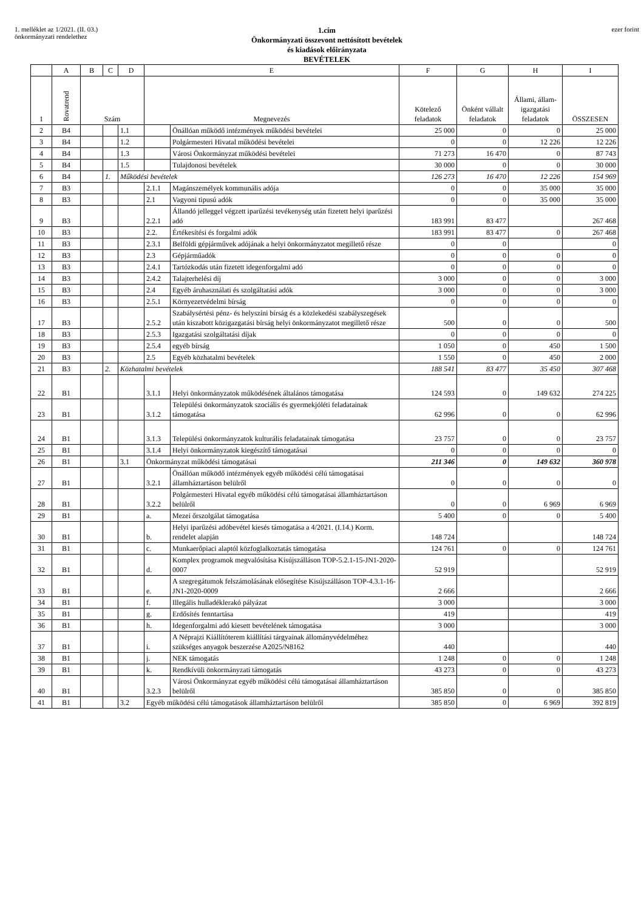1. melléklet az 1/2021. (II. 03.)
önkormányzati rendelethez
1.cím
Önkormányzati összevont nettósított bevételek
és kiadások előirányzata
BEVÉTELEK
ezer forint
| | A | B | C | D | E | | F | G | H | I |
| --- | --- | --- | --- | --- | --- | --- | --- | --- | --- | --- |
| 1 | Rovatrend | Szám | | | Megnevezés | | Kötelező feladatok | Önként vállalt feladatok | Állami, állam-igazgatási feladatok | ÖSSZESEN |
| 2 | B4 | | | 1.1 | | Önállóan működő intézmények működési bevételei | 25 000 | 0 | 0 | 25 000 |
| 3 | B4 | | | 1.2 | | Polgármesteri Hivatal működési bevételei | 0 | 0 | 12 226 | 12 226 |
| 4 | B4 | | | 1.3 | | Városi Önkormányzat működési bevételei | 71 273 | 16 470 | 0 | 87 743 |
| 5 | B4 | | | 1.5 | | Tulajdonosi bevételek | 30 000 | 0 | 0 | 30 000 |
| 6 | B4 | | 1. | Működési bevételek | | | 126 273 | 16 470 | 12 226 | 154 969 |
| 7 | B3 | | | | 2.1.1 | Magánszemélyek kommunális adója | 0 | 0 | 35 000 | 35 000 |
| 8 | B3 | | | | 2.1 | Vagyoni tipusú adók | 0 | 0 | 35 000 | 35 000 |
| 9 | B3 | | | | 2.2.1 | Állandó jelleggel végzett iparűzési tevékenység után fizetett helyi iparűzési adó | 183 991 | 83 477 | | 267 468 |
| 10 | B3 | | | | 2.2. | Értékesítési és forgalmi adók | 183 991 | 83 477 | 0 | 267 468 |
| 11 | B3 | | | | 2.3.1 | Belföldi gépjárművek adójának a helyi önkormányzatot megillető része | 0 | 0 | | 0 |
| 12 | B3 | | | | 2.3 | Gépjárműadók | 0 | 0 | 0 | 0 |
| 13 | B3 | | | | 2.4.1 | Tartózkodás után fizetett idegenforgalmi adó | 0 | 0 | 0 | 0 |
| 14 | B3 | | | | 2.4.2 | Talajterhelési díj | 3 000 | 0 | 0 | 3 000 |
| 15 | B3 | | | | 2.4 | Egyéb áruhasználati és szolgáltatási adók | 3 000 | 0 | 0 | 3 000 |
| 16 | B3 | | | | 2.5.1 | Környezetvédelmi bírság | 0 | 0 | 0 | 0 |
| 17 | B3 | | | | 2.5.2 | Szabálysértési pénz- és helyszíni bírság és a közlekedési szabályszegések után kiszabott közigazgatási bírság helyi önkormányzatot megillető része | 500 | 0 | 0 | 500 |
| 18 | B3 | | | | 2.5.3 | Igazgatási szolgáltatási díjak | 0 | 0 | 0 | 0 |
| 19 | B3 | | | | 2.5.4 | egyéb bírság | 1 050 | 0 | 450 | 1 500 |
| 20 | B3 | | | | 2.5 | Egyéb közhatalmi bevételek | 1 550 | 0 | 450 | 2 000 |
| 21 | B3 | | 2. | Közhatalmi bevételek | | | 188 541 | 83 477 | 35 450 | 307 468 |
| 22 | B1 | | | | 3.1.1 | Helyi önkormányzatok működésének általános támogatása | 124 593 | 0 | 149 632 | 274 225 |
| 23 | B1 | | | | 3.1.2 | Települési önkormányzatok szociális és gyermekjóléti feladatainak támogatása | 62 996 | 0 | 0 | 62 996 |
| 24 | B1 | | | | 3.1.3 | Települési önkormányzatok kulturális feladatainak támogatása | 23 757 | 0 | 0 | 23 757 |
| 25 | B1 | | | | 3.1.4 | Helyi önkormányzatok kiegészítő támogatásai | 0 | 0 | 0 | 0 |
| 26 | B1 | | | 3.1 | Önkormányzat működési támogatásai | | 211 346 | 0 | 149 632 | 360 978 |
| 27 | B1 | | | | 3.2.1 | Önállóan működő intézmények egyéb működési célú támogatásai államháztartáson belülről | 0 | 0 | 0 | 0 |
| 28 | B1 | | | | 3.2.2 | Polgármesteri Hivatal egyéb működési célú támogatásai államháztartáson belülről | 0 | 0 | 6 969 | 6 969 |
| 29 | B1 | | | | a. | Mezei őrszolgálat támogatása | 5 400 | 0 | 0 | 5 400 |
| 30 | B1 | | | | b. | Helyi iparűzési adóbevétel kiesés támogatása a 4/2021. (I.14.) Korm. rendelet alapján | 148 724 | | | 148 724 |
| 31 | B1 | | | | c. | Munkaerőpiaci alaptól közfoglalkoztatás támogatása | 124 761 | 0 | 0 | 124 761 |
| 32 | B1 | | | | d. | Komplex programok megvalósítása Kisújszálláson TOP-5.2.1-15-JN1-2020-0007 | 52 919 | | | 52 919 |
| 33 | B1 | | | | e. | A szegregátumok felszámolásának elősegítése Kisújszálláson TOP-4.3.1-16-JN1-2020-0009 | 2 666 | | | 2 666 |
| 34 | B1 | | | | f. | Illegális hulladéklerakó pályázat | 3 000 | | | 3 000 |
| 35 | B1 | | | | g. | Erdősítés fenntartása | 419 | | | 419 |
| 36 | B1 | | | | h. | Idegenforgalmi adó kiesett bevételének támogatása | 3 000 | | | 3 000 |
| 37 | B1 | | | | i. | A Néprajzi Kiállítóterem kiállítási tárgyainak állományvédelméhez szükséges anyagok beszerzése A2025/N8162 | 440 | | | 440 |
| 38 | B1 | | | | j. | NEK támogatás | 1 248 | 0 | 0 | 1 248 |
| 39 | B1 | | | | k. | Rendkívüli önkormányzati támogatás | 43 273 | 0 | 0 | 43 273 |
| 40 | B1 | | | | 3.2.3 | Városi Önkormányzat egyéb működési célú támogatásai államháztartáson belülről | 385 850 | 0 | 0 | 385 850 |
| 41 | B1 | | | 3.2 | Egyéb működési célú támogatások államháztartáson belülről | | 385 850 | 0 | 6 969 | 392 819 |